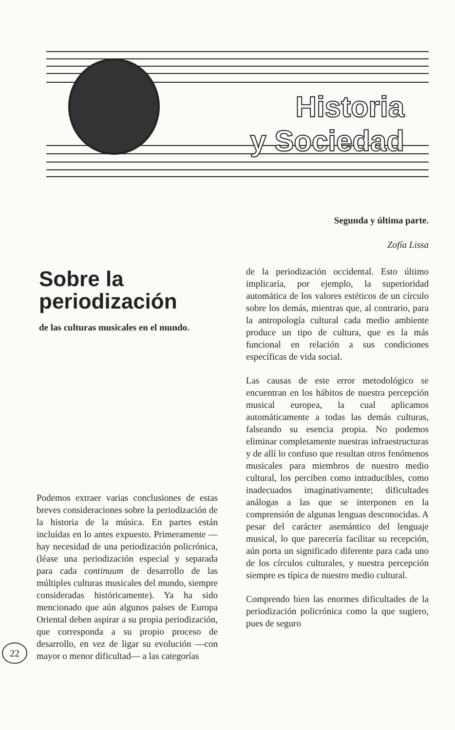Historia
y Sociedad
Segunda y última parte.
Zofía Lissa
Sobre la
periodización
de las culturas musicales en el mundo.
Podemos extraer varias conclusiones de estas breves consideraciones sobre la periodización de la historia de la música. En partes están incluídas en lo antes expuesto. Primeramente —hay necesidad de una periodización policrónica, (léase una periodización especial y separada para cada continuum de desarrollo de las múltiples culturas musicales del mundo, siempre consideradas históricamente). Ya ha sido mencionado que aún algunos países de Europa Oriental deben aspirar a su propia periodización, que corresponda a su propio proceso de desarrollo, en vez de ligar su evolución —con mayor o menor dificultad— a las categorías
de la periodización occidental. Esto último implicaría, por ejemplo, la superioridad automática de los valores estéticos de un círculo sobre los demás, mientras que, al contrario, para la antropología cultural cada medio ambiente produce un tipo de cultura, que es la más funcional en relación a sus condiciones específicas de vida social.
Las causas de este error metodológico se encuentran en los hábitos de nuestra percepción musical europea, la cual aplicamos automáticamente a todas las demás culturas, falseando su esencia propia. No podemos eliminar completamente nuestras infraestructuras y de allí lo confuso que resultan otros fenómenos musicales para miembros de nuestro medio cultural, los perciben como intraducibles, como inadecuados imaginativamente; dificultades análogas a las que se interponen en la comprensión de algunas lenguas desconocidas. A pesar del carácter asemántico del lenguaje musical, lo que parecería facilitar su recepción, aún porta un significado diferente para cada uno de los círculos culturales, y nuestra percepción siempre es típica de nuestro medio cultural.
Comprendo bien las enormes dificultades de la periodización policrónica como la que sugiero, pues de seguro
22